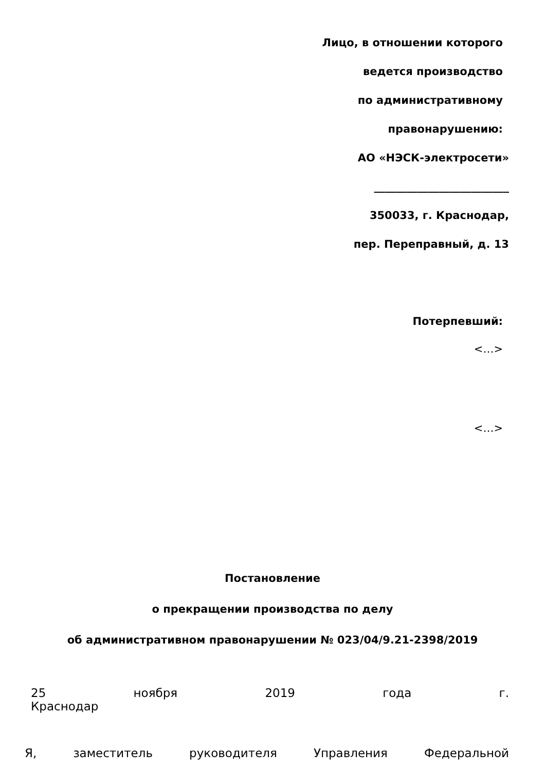Лицо, в отношении которого
ведется производство
по административному
правонарушению:
АО «НЭСК-электросети»
_________________________
350033, г. Краснодар,
пер. Переправный, д. 13
Потерпевший:
<…>
<…>
Постановление
о прекращении производства по делу
об административном правонарушении № 023/04/9.21-2398/2019
25 ноября 2019 года г.
Краснодар
Я, заместитель руководителя Управления Федеральной